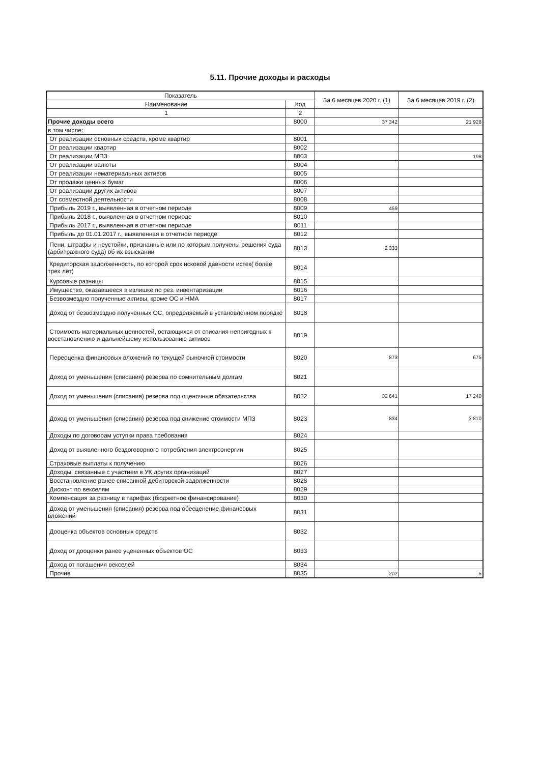5.11. Прочие доходы и расходы
| Показатель | | За 6 месяцев 2020 г. (1) | За 6 месяцев 2019 г. (2) |
| --- | --- | --- | --- |
| Наименование | Код | | |
| 1 | 2 | | |
| Прочие доходы всего | 8000 | 37 342 | 21 928 |
| в том числе: | | | |
| От реализации основных средств, кроме квартир | 8001 | | |
| От реализации квартир | 8002 | | |
| От реализации МПЗ | 8003 | | 198 |
| От реализации валюты | 8004 | | |
| От реализации нематериальных активов | 8005 | | |
| От продажи ценных бумаг | 8006 | | |
| От реализации других активов | 8007 | | |
| От совместной деятельности | 8008 | | |
| Прибыль 2019 г., выявленная в отчетном периоде | 8009 | 459 | |
| Прибыль 2018 г., выявленная в отчетном периоде | 8010 | | |
| Прибыль 2017 г., выявленная в отчетном периоде | 8011 | | |
| Прибыль до 01.01.2017 г., выявленная в отчетном периоде | 8012 | | |
| Пени, штрафы и неустойки, признанные или по которым получены решения суда (арбитражного суда) об их взыскании | 8013 | 2 333 | |
| Кредиторская задолженность, по которой срок исковой давности истек( более трех лет) | 8014 | | |
| Курсовые разницы | 8015 | | |
| Имущество, оказавшееся в излишке по рез. инвентаризации | 8016 | | |
| Безвозмездно полученные активы, кроме ОС и НМА | 8017 | | |
| Доход от безвозмездно полученных ОС, определяемый в установленном порядке | 8018 | | |
| Стоимость материальных ценностей, остающихся от списания непригодных к восстановлению и дальнейшему использованию активов | 8019 | | |
| Переоценка финансовых вложений по текущей рыночной стоимости | 8020 | 873 | 675 |
| Доход от уменьшения (списания) резерва по сомнительным долгам | 8021 | | |
| Доход от уменьшения (списания) резерва под оценочные обязательства | 8022 | 32 641 | 17 240 |
| Доход от уменьшения (списания) резерва под снижение стоимости МПЗ | 8023 | 834 | 3 810 |
| Доходы по договорам уступки права требования | 8024 | | |
| Доход от выявленного бездоговорного потребления электроэнергии | 8025 | | |
| Страховые выплаты к получению | 8026 | | |
| Доходы, связанные с участием в УК других организаций | 8027 | | |
| Восстановление ранее списанной дебиторской задолженности | 8028 | | |
| Дисконт по векселям | 8029 | | |
| Компенсация за разницу в тарифах (бюджетное финансирование) | 8030 | | |
| Доход от уменьшения (списания) резерва под обесценение финансовых вложений | 8031 | | |
| Дооценка объектов основных средств | 8032 | | |
| Доход от дооценки ранее уцененных объектов ОС | 8033 | | |
| Доход от погашения векселей | 8034 | | |
| Прочие | 8035 | 202 | 5 |